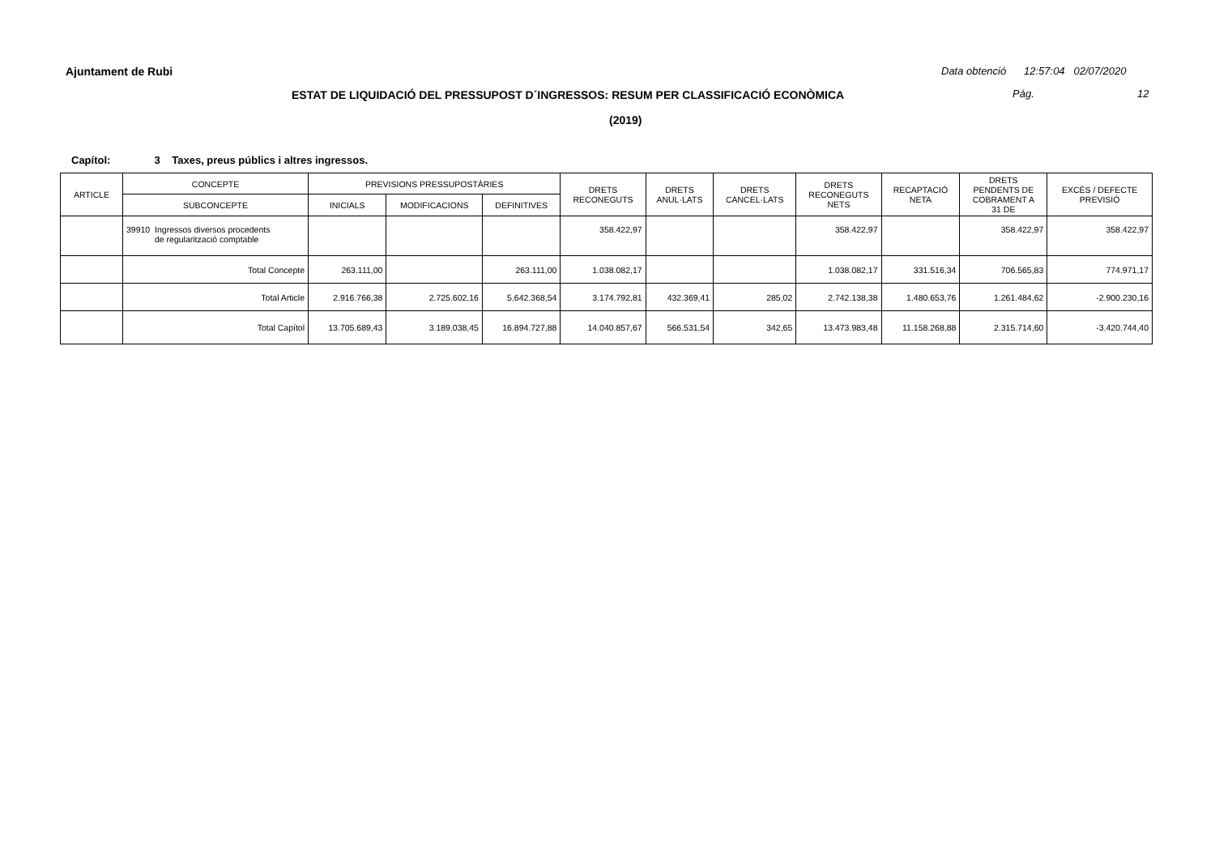Ajuntament de Rubi Data obtenció 12:57:04 02/07/2020
ESTAT DE LIQUIDACIÓ DEL PRESSUPOST D´INGRESSOS: RESUM PER CLASSIFICACIÓ ECONÒMICA Pàg. 12
(2019)
Capítol: 3 Taxes, preus públics i altres ingressos.
| ARTICLE | CONCEPTE | PREVISIONS PRESSUPOSTÀRIES | | | DRETS RECONEGUTS | DRETS ANUL·LATS | DRETS CANCEL·LATS | DRETS RECONEGUTS NETS | RECAPTACIÓ NETA | DRETS PENDENTS DE COBRAMENT A 31 DE | EXCÉS / DEFECTE PREVISIÓ |
| --- | --- | --- | --- | --- | --- | --- | --- | --- | --- | --- | --- |
| | SUBCONCEPTE | INICIALS | MODIFICACIONS | DEFINITIVES | | | | | | | |
| | 39910 Ingressos diversos procedents de regularització comptable | | | | 358.422,97 | | | 358.422,97 | | 358.422,97 | 358.422,97 |
| | Total Concepte | 263.111,00 | | 263.111,00 | 1.038.082,17 | | | 1.038.082,17 | 331.516,34 | 706.565,83 | 774.971,17 |
| | Total Article | 2.916.766,38 | 2.725.602,16 | 5.642.368,54 | 3.174.792,81 | 432.369,41 | 285,02 | 2.742.138,38 | 1.480.653,76 | 1.261.484,62 | -2.900.230,16 |
| | Total Capítol | 13.705.689,43 | 3.189.038,45 | 16.894.727,88 | 14.040.857,67 | 566.531,54 | 342,65 | 13.473.983,48 | 11.158.268,88 | 2.315.714,60 | -3.420.744,40 |